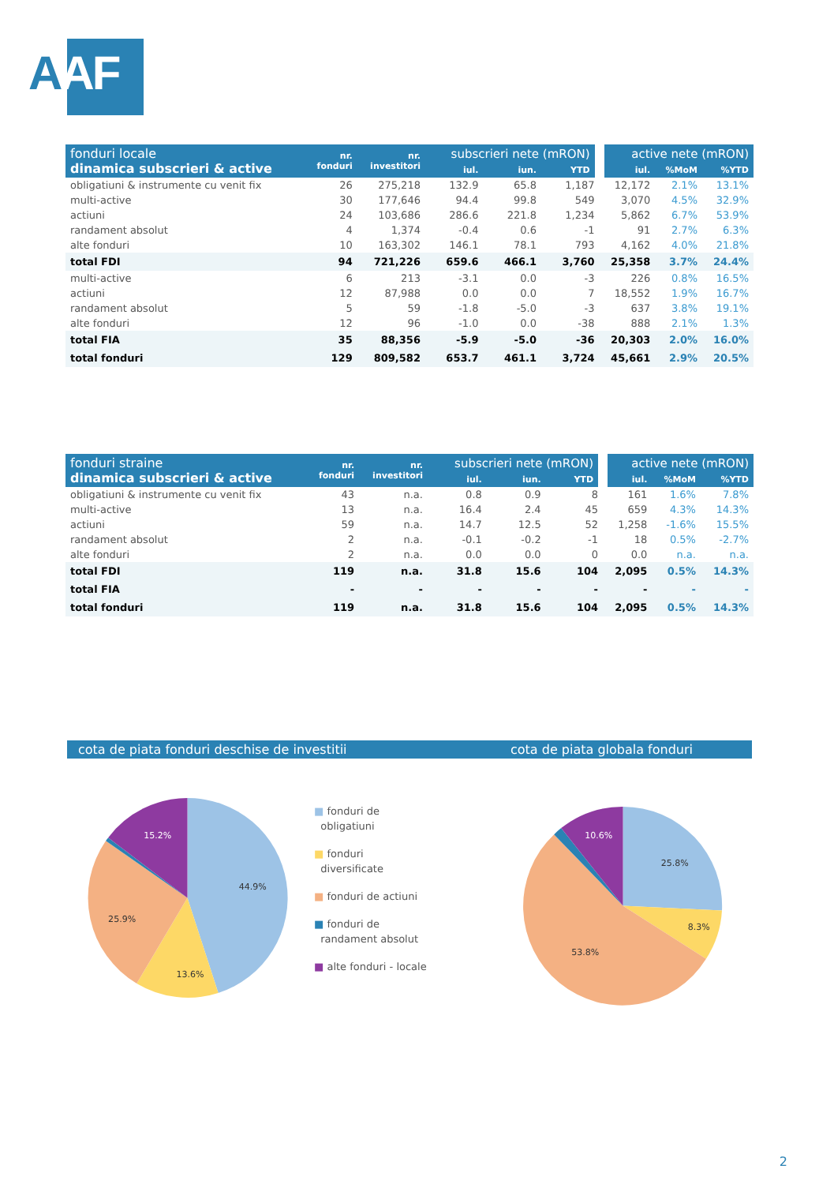AAF
| fonduri locale dinamica subscrieri & active | nr. fonduri | nr. investitori | subscrieri nete (mRON) | | | active nete (mRON) | | |
| --- | --- | --- | --- | --- | --- | --- | --- | --- |
| | | | iul. | iun. | YTD | iul. | %MoM | %YTD |
| obligatiuni & instrumente cu venit fix | 26 | 275,218 | 132.9 | 65.8 | 1,187 | 12,172 | 2.1% | 13.1% |
| multi-active | 30 | 177,646 | 94.4 | 99.8 | 549 | 3,070 | 4.5% | 32.9% |
| actiuni | 24 | 103,686 | 286.6 | 221.8 | 1,234 | 5,862 | 6.7% | 53.9% |
| randament absolut | 4 | 1,374 | -0.4 | 0.6 | -1 | 91 | 2.7% | 6.3% |
| alte fonduri | 10 | 163,302 | 146.1 | 78.1 | 793 | 4,162 | 4.0% | 21.8% |
| total FDI | 94 | 721,226 | 659.6 | 466.1 | 3,760 | 25,358 | 3.7% | 24.4% |
| multi-active | 6 | 213 | -3.1 | 0.0 | -3 | 226 | 0.8% | 16.5% |
| actiuni | 12 | 87,988 | 0.0 | 0.0 | 7 | 18,552 | 1.9% | 16.7% |
| randament absolut | 5 | 59 | -1.8 | -5.0 | -3 | 637 | 3.8% | 19.1% |
| alte fonduri | 12 | 96 | -1.0 | 0.0 | -38 | 888 | 2.1% | 1.3% |
| total FIA | 35 | 88,356 | -5.9 | -5.0 | -36 | 20,303 | 2.0% | 16.0% |
| total fonduri | 129 | 809,582 | 653.7 | 461.1 | 3,724 | 45,661 | 2.9% | 20.5% |
| fonduri straine dinamica subscrieri & active | nr. fonduri | nr. investitori | subscrieri nete (mRON) | | | active nete (mRON) | | |
| --- | --- | --- | --- | --- | --- | --- | --- | --- |
| | | | iul. | iun. | YTD | iul. | %MoM | %YTD |
| obligatiuni & instrumente cu venit fix | 43 | n.a. | 0.8 | 0.9 | 8 | 161 | 1.6% | 7.8% |
| multi-active | 13 | n.a. | 16.4 | 2.4 | 45 | 659 | 4.3% | 14.3% |
| actiuni | 59 | n.a. | 14.7 | 12.5 | 52 | 1,258 | -1.6% | 15.5% |
| randament absolut | 2 | n.a. | -0.1 | -0.2 | -1 | 18 | 0.5% | -2.7% |
| alte fonduri | 2 | n.a. | 0.0 | 0.0 | 0 | 0.0 | n.a. | n.a. |
| total FDI | 119 | n.a. | 31.8 | 15.6 | 104 | 2,095 | 0.5% | 14.3% |
| total FIA | - | - | - | - | - | - | - | - |
| total fonduri | 119 | n.a. | 31.8 | 15.6 | 104 | 2,095 | 0.5% | 14.3% |
cota de piata fonduri deschise de investitii cota de piata globala fonduri
44.9%
13.6%
25.9%
15.2%
■ fonduri de
obligatiuni
■ fonduri
diversificate
■ fonduri de actiuni
■ fonduri de
randament absolut
■ alte fonduri - locale
25.8%
8.3%
53.8%
10.6%
2